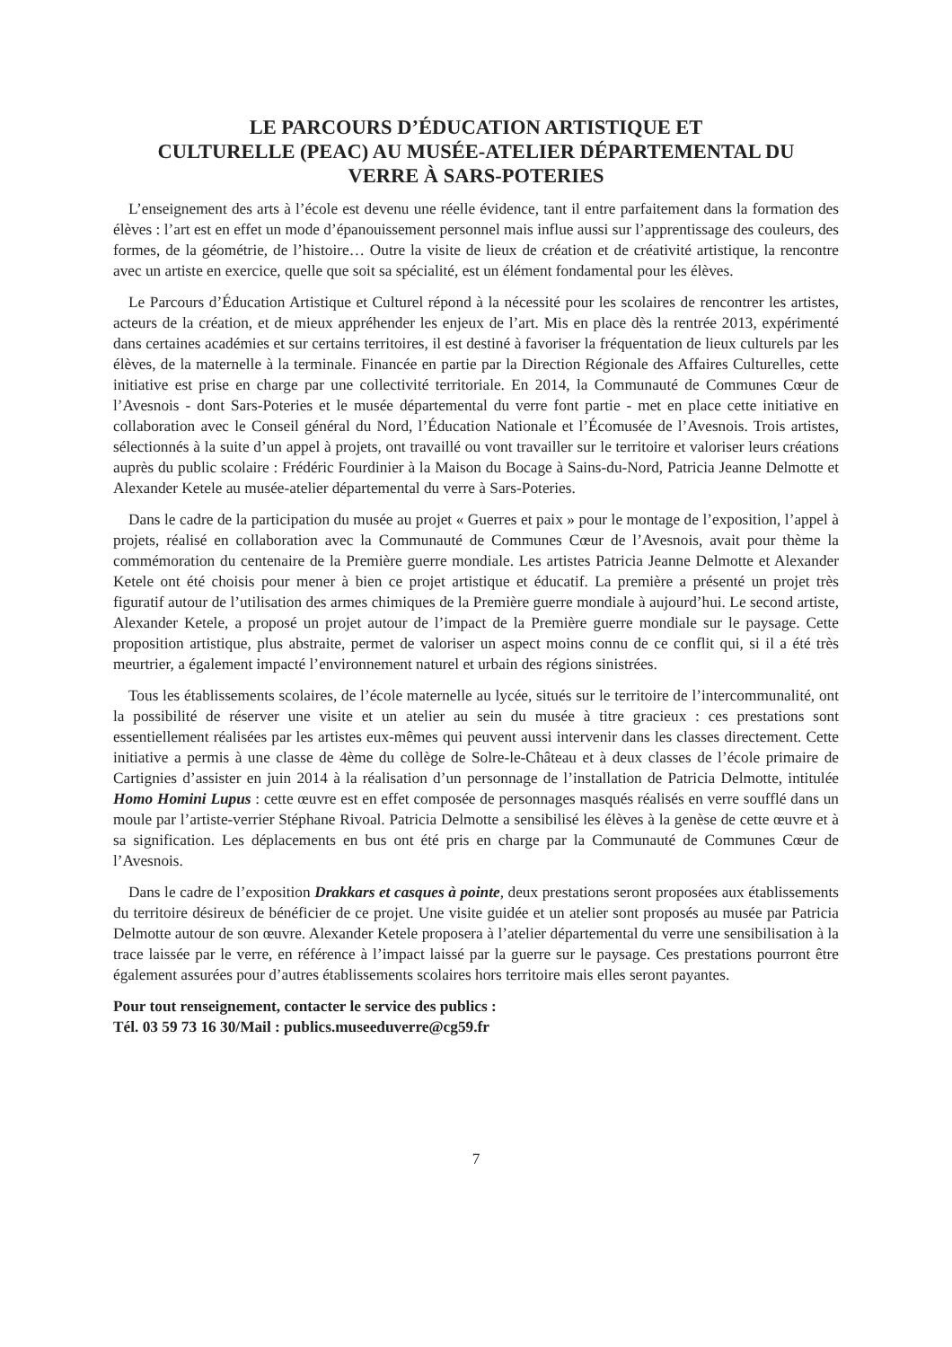LE PARCOURS D’ÉDUCATION ARTISTIQUE ET
CULTURELLE (PEAC) AU MUSÉE-ATELIER DÉPARTEMENTAL DU
VERRE À SARS-POTERIES
L’enseignement des arts à l’école est devenu une réelle évidence, tant il entre parfaitement dans la formation des élèves : l’art est en effet un mode d’épanouissement personnel mais influe aussi sur l’apprentissage des couleurs, des formes, de la géométrie, de l’histoire… Outre la visite de lieux de création et de créativité artistique, la rencontre avec un artiste en exercice, quelle que soit sa spécialité, est un élément fondamental pour les élèves.
Le Parcours d’Éducation Artistique et Culturel répond à la nécessité pour les scolaires de rencontrer les artistes, acteurs de la création, et de mieux appréhender les enjeux de l’art. Mis en place dès la rentrée 2013, expérimenté dans certaines académies et sur certains territoires, il est destiné à favoriser la fréquentation de lieux culturels par les élèves, de la maternelle à la terminale. Financée en partie par la Direction Régionale des Affaires Culturelles, cette initiative est prise en charge par une collectivité territoriale. En 2014, la Communauté de Communes Cœur de l’Avesnois - dont Sars-Poteries et le musée départemental du verre font partie - met en place cette initiative en collaboration avec le Conseil général du Nord, l’Éducation Nationale et l’Écomusée de l’Avesnois. Trois artistes, sélectionnés à la suite d’un appel à projets, ont travaillé ou vont travailler sur le territoire et valoriser leurs créations auprès du public scolaire : Frédéric Fourdinier à la Maison du Bocage à Sains-du-Nord, Patricia Jeanne Delmotte et Alexander Ketele au musée-atelier départemental du verre à Sars-Poteries.
Dans le cadre de la participation du musée au projet « Guerres et paix » pour le montage de l’exposition, l’appel à projets, réalisé en collaboration avec la Communauté de Communes Cœur de l’Avesnois, avait pour thème la commémoration du centenaire de la Première guerre mondiale. Les artistes Patricia Jeanne Delmotte et Alexander Ketele ont été choisis pour mener à bien ce projet artistique et éducatif. La première a présenté un projet très figuratif autour de l’utilisation des armes chimiques de la Première guerre mondiale à aujourd’hui. Le second artiste, Alexander Ketele, a proposé un projet autour de l’impact de la Première guerre mondiale sur le paysage. Cette proposition artistique, plus abstraite, permet de valoriser un aspect moins connu de ce conflit qui, si il a été très meurtrier, a également impacté l’environnement naturel et urbain des régions sinistrées.
Tous les établissements scolaires, de l’école maternelle au lycée, situés sur le territoire de l’intercommunalité, ont la possibilité de réserver une visite et un atelier au sein du musée à titre gracieux : ces prestations sont essentiellement réalisées par les artistes eux-mêmes qui peuvent aussi intervenir dans les classes directement. Cette initiative a permis à une classe de 4ème du collège de Solre-le-Château et à deux classes de l’école primaire de Cartignies d’assister en juin 2014 à la réalisation d’un personnage de l’installation de Patricia Delmotte, intitulée Homo Homini Lupus : cette œuvre est en effet composée de personnages masqués réalisés en verre soufflé dans un moule par l’artiste-verrier Stéphane Rivoal. Patricia Delmotte a sensibilisé les élèves à la genèse de cette œuvre et à sa signification. Les déplacements en bus ont été pris en charge par la Communauté de Communes Cœur de l’Avesnois.
Dans le cadre de l’exposition Drakkars et casques à pointe, deux prestations seront proposées aux établissements du territoire désireux de bénéficier de ce projet. Une visite guidée et un atelier sont proposés au musée par Patricia Delmotte autour de son œuvre. Alexander Ketele proposera à l’atelier départemental du verre une sensibilisation à la trace laissée par le verre, en référence à l’impact laissé par la guerre sur le paysage. Ces prestations pourront être également assurées pour d’autres établissements scolaires hors territoire mais elles seront payantes.
Pour tout renseignement, contacter le service des publics :
Tél. 03 59 73 16 30/Mail : publics.museeduverre@cg59.fr
7